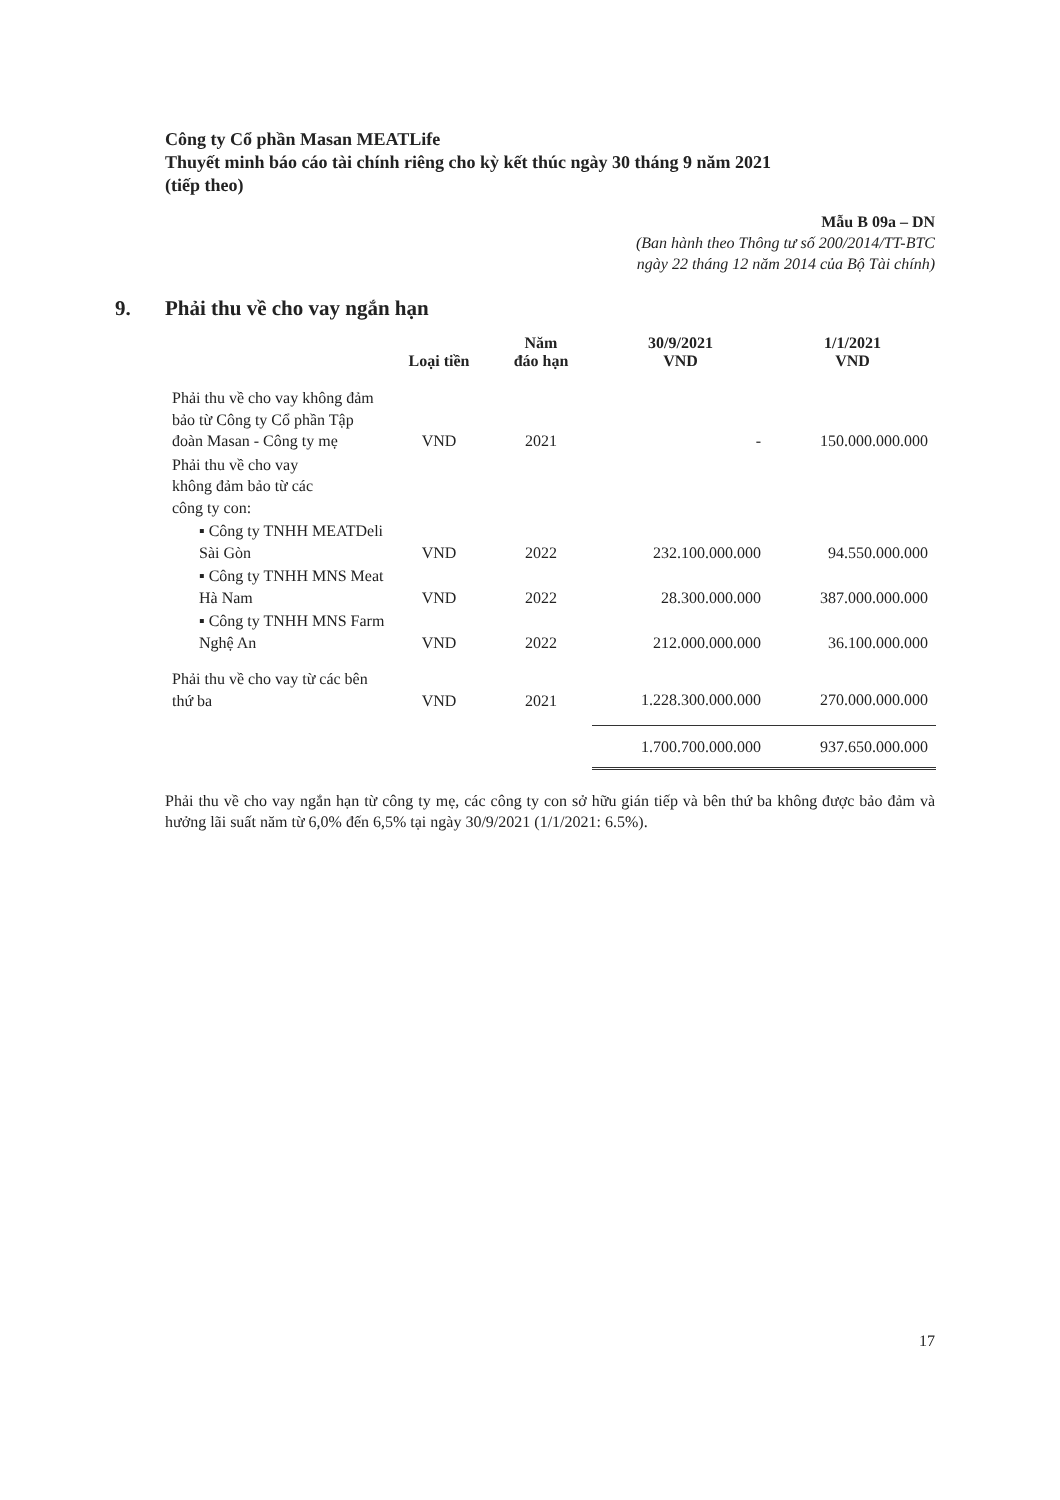Công ty Cổ phần Masan MEATLife
Thuyết minh báo cáo tài chính riêng cho kỳ kết thúc ngày 30 tháng 9 năm 2021
(tiếp theo)
Mẫu B 09a – DN
(Ban hành theo Thông tư số 200/2014/TT-BTC
ngày 22 tháng 12 năm 2014 của Bộ Tài chính)
9. Phải thu về cho vay ngắn hạn
| | Loại tiền | Năm đáo hạn | 30/9/2021 VND | 1/1/2021 VND |
| --- | --- | --- | --- | --- |
| Phải thu về cho vay không đảm bảo từ Công ty Cổ phần Tập đoàn Masan - Công ty mẹ | VND | 2021 | - | 150.000.000.000 |
| Phải thu về cho vay không đảm bảo từ các công ty con: | | | | |
| ▪ Công ty TNHH MEATDeli Sài Gòn | VND | 2022 | 232.100.000.000 | 94.550.000.000 |
| ▪ Công ty TNHH MNS Meat Hà Nam | VND | 2022 | 28.300.000.000 | 387.000.000.000 |
| ▪ Công ty TNHH MNS Farm Nghệ An | VND | 2022 | 212.000.000.000 | 36.100.000.000 |
| Phải thu về cho vay từ các bên thứ ba | VND | 2021 | 1.228.300.000.000 | 270.000.000.000 |
| | | | 1.700.700.000.000 | 937.650.000.000 |
Phải thu về cho vay ngắn hạn từ công ty mẹ, các công ty con sở hữu gián tiếp và bên thứ ba không được bảo đảm và hưởng lãi suất năm từ 6,0% đến 6,5% tại ngày 30/9/2021 (1/1/2021: 6.5%).
17